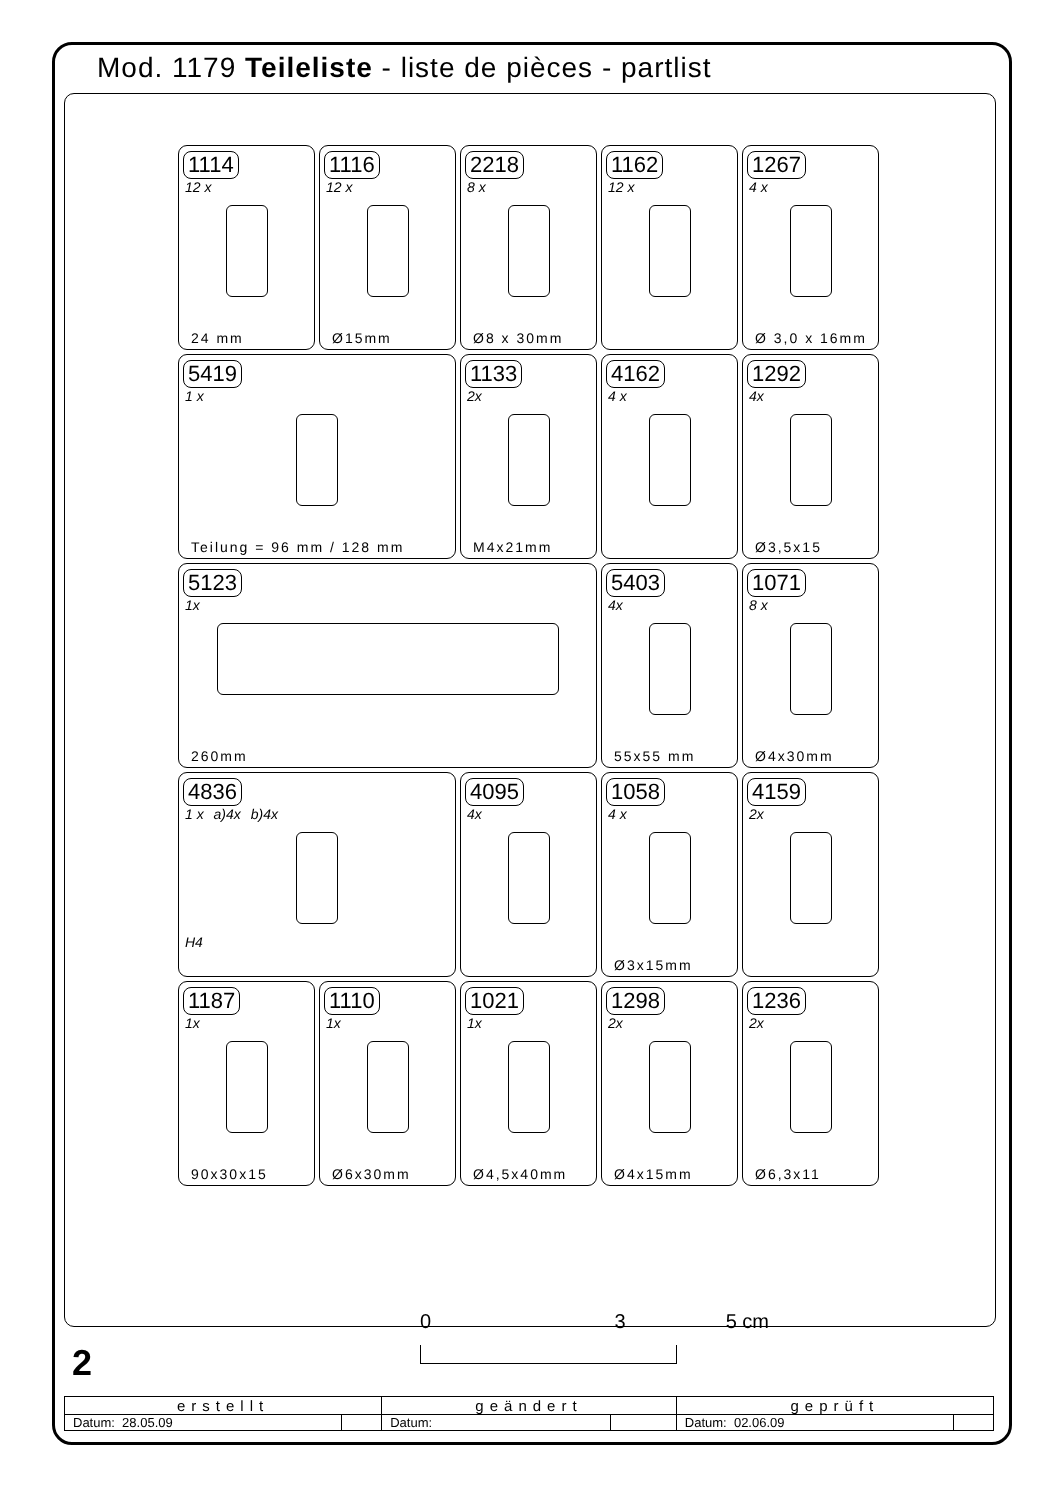Mod. 1179 Teileliste - liste de pièces - partlist
1114
12 x
24 mm
1116
12 x
Ø15mm
2218
8 x
Ø8 x 30mm
1162
12 x
1267
4 x
Ø 3,0 x 16mm
5419
1 x
Teilung = 96 mm / 128 mm
1133
2x
M4x21mm
4162
4 x
1292
4x
Ø3,5x15
5123
1x
260mm
5403
4x
55x55 mm
1071
8 x
Ø4x30mm
4836
1 x a)4x b)4x
H4
4095
4x
1058
4 x
Ø3x15mm
4159
2x
1187
1x
90x30x15
1110
1x
Ø6x30mm
1021
1x
Ø4,5x40mm
1298
2x
Ø4x15mm
1236
2x
Ø6,3x11
0 3 5 cm
2
| erstellt | | geändert | | geprüft | |
| --- | --- | --- | --- | --- | --- |
| Datum: 28.05.09 | | Datum: | | Datum: 02.06.09 | |